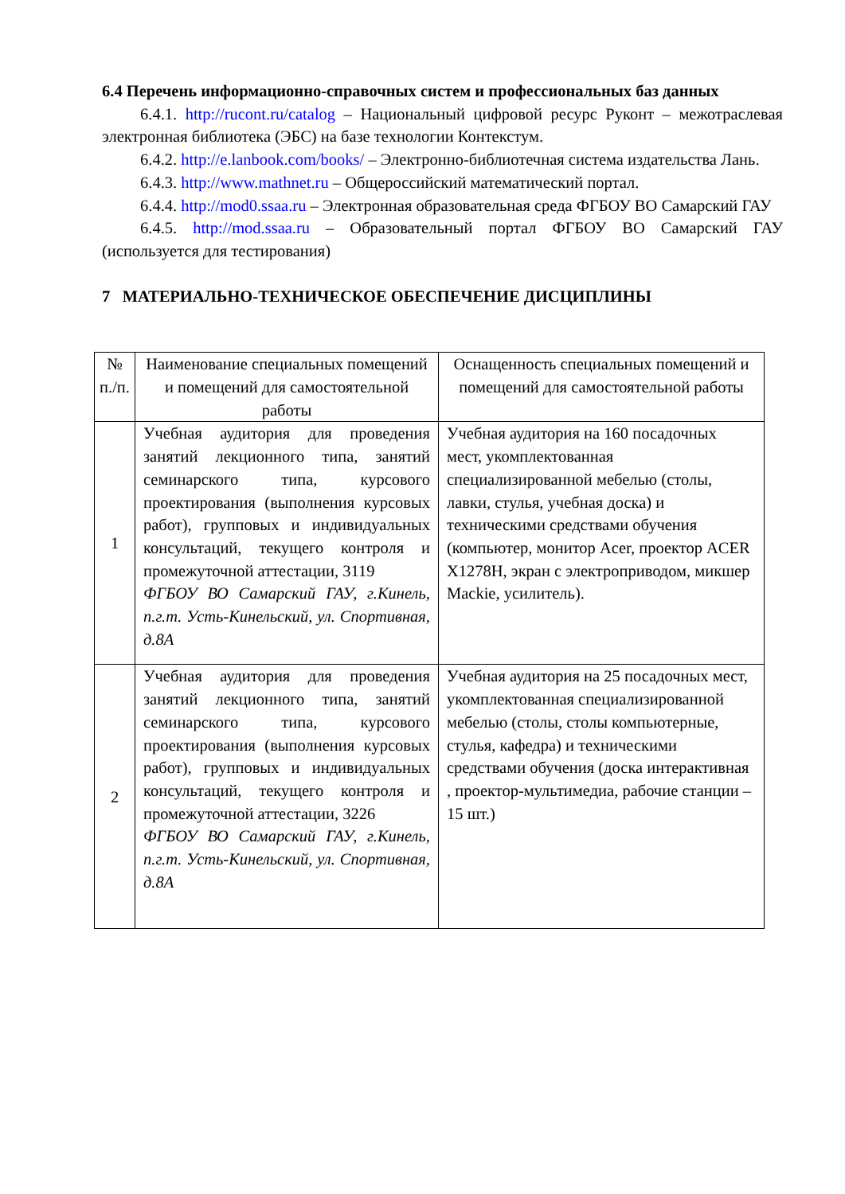6.4 Перечень информационно-справочных систем и профессиональных баз данных
6.4.1. http://rucont.ru/catalog – Национальный цифровой ресурс Руконт – межотраслевая электронная библиотека (ЭБС) на базе технологии Контекстум.
6.4.2. http://e.lanbook.com/books/ – Электронно-библиотечная система издательства Лань.
6.4.3. http://www.mathnet.ru – Общероссийский математический портал.
6.4.4. http://mod0.ssaa.ru – Электронная образовательная среда ФГБОУ ВО Самарский ГАУ
6.4.5. http://mod.ssaa.ru – Образовательный портал ФГБОУ ВО Самарский ГАУ (используется для тестирования)
7 МАТЕРИАЛЬНО-ТЕХНИЧЕСКОЕ ОБЕСПЕЧЕНИЕ ДИСЦИПЛИНЫ
| № п./п. | Наименование специальных помещений и помещений для самостоятельной работы | Оснащенность специальных помещений и помещений для самостоятельной работы |
| --- | --- | --- |
| 1 | Учебная аудитория для проведения занятий лекционного типа, занятий семинарского типа, курсового проектирования (выполнения курсовых работ), групповых и индивидуальных консультаций, текущего контроля и промежуточной аттестации, 3119 ФГБОУ ВО Самарский ГАУ, г.Кинель, п.г.т. Усть-Кинельский, ул. Спортивная, д.8А | Учебная аудитория на 160 посадочных мест, укомплектованная специализированной мебелью (столы, лавки, стулья, учебная доска) и техническими средствами обучения (компьютер, монитор Acer, проектор ACER X1278H, экран с электроприводом, микшер Mackie, усилитель). |
| 2 | Учебная аудитория для проведения занятий лекционного типа, занятий семинарского типа, курсового проектирования (выполнения курсовых работ), групповых и индивидуальных консультаций, текущего контроля и промежуточной аттестации, 3226 ФГБОУ ВО Самарский ГАУ, г.Кинель, п.г.т. Усть-Кинельский, ул. Спортивная, д.8А | Учебная аудитория на 25 посадочных мест, укомплектованная специализированной мебелью (столы, столы компьютерные, стулья, кафедра) и техническими средствами обучения (доска интерактивная , проектор-мультимедиа, рабочие станции – 15 шт.) |